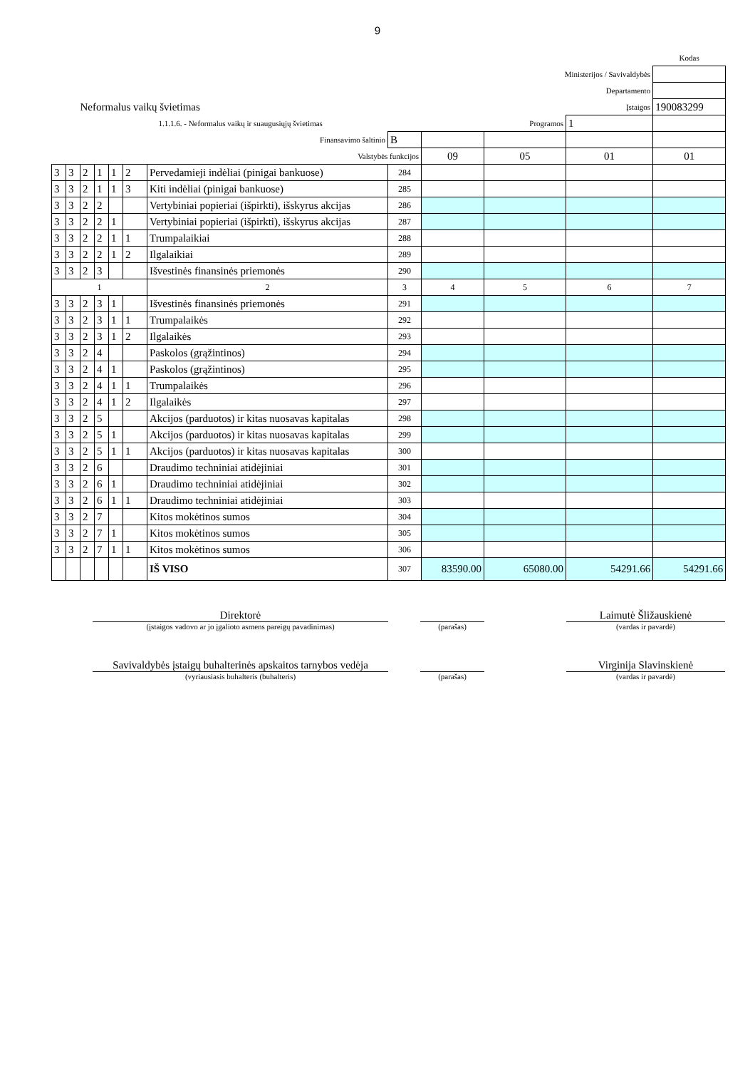9
| | | | | | | | | | | | Kodas |
| Ministerijos / Savivaldybės | | | | | | | | | | | |
| Departamento | | | | | | | | | | | |
| Neformalus vaikų švietimas | | | | | | | Įstaigos | | | | 190083299 |
| 1.1.1.6. - Neformalus vaikų ir suaugusiųjų švietimas | | | | | | | Programos | | | 1 | |
| Finansavimo šaltinio | | | | | | | B | | | | |
| Valstybės funkcijos | | | | | | | | 09 | 05 | 01 | 01 |
| 3 | 3 | 2 | 1 | 1 | 2 | Pervedamieji indėliai (pinigai bankuose) | 284 | | | | |
| 3 | 3 | 2 | 1 | 1 | 3 | Kiti indėliai (pinigai bankuose) | 285 | | | | |
| 3 | 3 | 2 | 2 | | | Vertybiniai popieriai (išpirkti), išskyrus akcijas | 286 | | | | |
| 3 | 3 | 2 | 2 | 1 | | Vertybiniai popieriai (išpirkti), išskyrus akcijas | 287 | | | | |
| 3 | 3 | 2 | 2 | 1 | 1 | Trumpalaikiai | 288 | | | | |
| 3 | 3 | 2 | 2 | 1 | 2 | Ilgalaikiai | 289 | | | | |
| 3 | 3 | 2 | 3 | | | Išvestinės finansinės priemonės | 290 | | | | |
| 1 | | | | | | 2 | 3 | 4 | 5 | 6 | 7 |
| 3 | 3 | 2 | 3 | 1 | | Išvestinės finansinės priemonės | 291 | | | | |
| 3 | 3 | 2 | 3 | 1 | 1 | Trumpalaikės | 292 | | | | |
| 3 | 3 | 2 | 3 | 1 | 2 | Ilgalaikės | 293 | | | | |
| 3 | 3 | 2 | 4 | | | Paskolos (grąžintinos) | 294 | | | | |
| 3 | 3 | 2 | 4 | 1 | | Paskolos (grąžintinos) | 295 | | | | |
| 3 | 3 | 2 | 4 | 1 | 1 | Trumpalaikės | 296 | | | | |
| 3 | 3 | 2 | 4 | 1 | 2 | Ilgalaikės | 297 | | | | |
| 3 | 3 | 2 | 5 | | | Akcijos (parduotos) ir kitas nuosavas kapitalas | 298 | | | | |
| 3 | 3 | 2 | 5 | 1 | | Akcijos (parduotos) ir kitas nuosavas kapitalas | 299 | | | | |
| 3 | 3 | 2 | 5 | 1 | 1 | Akcijos (parduotos) ir kitas nuosavas kapitalas | 300 | | | | |
| 3 | 3 | 2 | 6 | | | Draudimo techniniai atidėjiniai | 301 | | | | |
| 3 | 3 | 2 | 6 | 1 | | Draudimo techniniai atidėjiniai | 302 | | | | |
| 3 | 3 | 2 | 6 | 1 | 1 | Draudimo techniniai atidėjiniai | 303 | | | | |
| 3 | 3 | 2 | 7 | | | Kitos mokėtinos sumos | 304 | | | | |
| 3 | 3 | 2 | 7 | 1 | | Kitos mokėtinos sumos | 305 | | | | |
| 3 | 3 | 2 | 7 | 1 | 1 | Kitos mokėtinos sumos | 306 | | | | |
| | | | | | | IŠ VISO | 307 | 83590.00 | 65080.00 | 54291.66 | 54291.66 |
Direktorė
(įstaigos vadovo ar jo įgalioto asmens pareigų pavadinimas)
(parašas)
Laimutė Šližauskienė
(vardas ir pavardė)
Savivaldybės įstaigų buhalterinės apskaitos tarnybos vedėja
(vyriausiasis buhalteris (buhalteris)
(parašas)
Virginija Slavinskienė
(vardas ir pavardė)